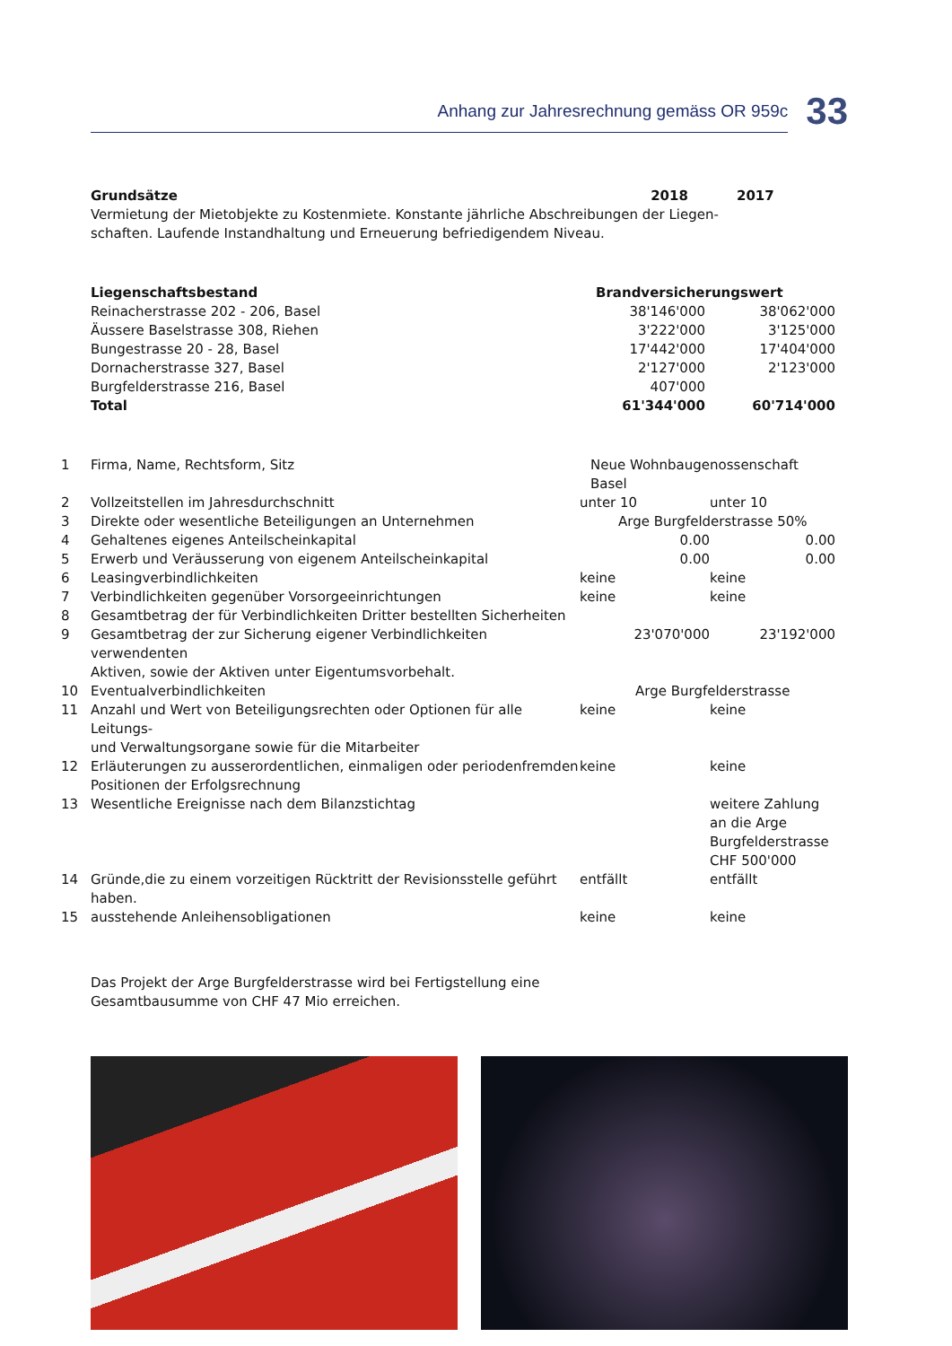Anhang zur Jahresrechnung gemäss OR 959c
33
| Grundsätze | 2018 | 2017 |
| Vermietung der Mietobjekte zu Kostenmiete. Konstante jährliche Abschreibungen der Liegen- schaften. Laufende Instandhaltung und Erneuerung befriedigendem Niveau. | | |
| Liegenschaftsbestand | Brandversicherungswert | |
| Reinacherstrasse 202 - 206, Basel | 38'146'000 | 38'062'000 |
| Äussere Baselstrasse 308, Riehen | 3'222'000 | 3'125'000 |
| Bungestrasse 20 - 28, Basel | 17'442'000 | 17'404'000 |
| Dornacherstrasse 327, Basel | 2'127'000 | 2'123'000 |
| Burgfelderstrasse 216, Basel | 407'000 | |
| Total | 61'344'000 | 60'714'000 |
| 1 | Firma, Name, Rechtsform, Sitz | Neue Wohnbaugenossenschaft Basel | |
| 2 | Vollzeitstellen im Jahresdurchschnitt | unter 10 | unter 10 |
| 3 | Direkte oder wesentliche Beteiligungen an Unternehmen | Arge Burgfelderstrasse 50% | |
| 4 | Gehaltenes eigenes Anteilscheinkapital | 0.00 | 0.00 |
| 5 | Erwerb und Veräusserung von eigenem Anteilscheinkapital | 0.00 | 0.00 |
| 6 | Leasingverbindlichkeiten | keine | keine |
| 7 | Verbindlichkeiten gegenüber Vorsorgeeinrichtungen | keine | keine |
| 8 | Gesamtbetrag der für Verbindlichkeiten Dritter bestellten Sicherheiten | | |
| 9 | Gesamtbetrag der zur Sicherung eigener Verbindlichkeiten verwendenten Aktiven, sowie der Aktiven unter Eigentumsvorbehalt. | 23'070'000 | 23'192'000 |
| 10 | Eventualverbindlichkeiten | Arge Burgfelderstrasse | |
| 11 | Anzahl und Wert von Beteiligungsrechten oder Optionen für alle Leitungs- und Verwaltungsorgane sowie für die Mitarbeiter | keine | keine |
| 12 | Erläuterungen zu ausserordentlichen, einmaligen oder periodenfremden Positionen der Erfolgsrechnung | keine | keine |
| 13 | Wesentliche Ereignisse nach dem Bilanzstichtag | | weitere Zahlung an die Arge Burgfelderstrasse CHF 500'000 |
| 14 | Gründe,die zu einem vorzeitigen Rücktritt der Revisionsstelle geführt haben. | entfällt | entfällt |
| 15 | ausstehende Anleihensobligationen | keine | keine |
Das Projekt der Arge Burgfelderstrasse wird bei Fertigstellung eine
Gesamtbausumme von CHF 47 Mio erreichen.